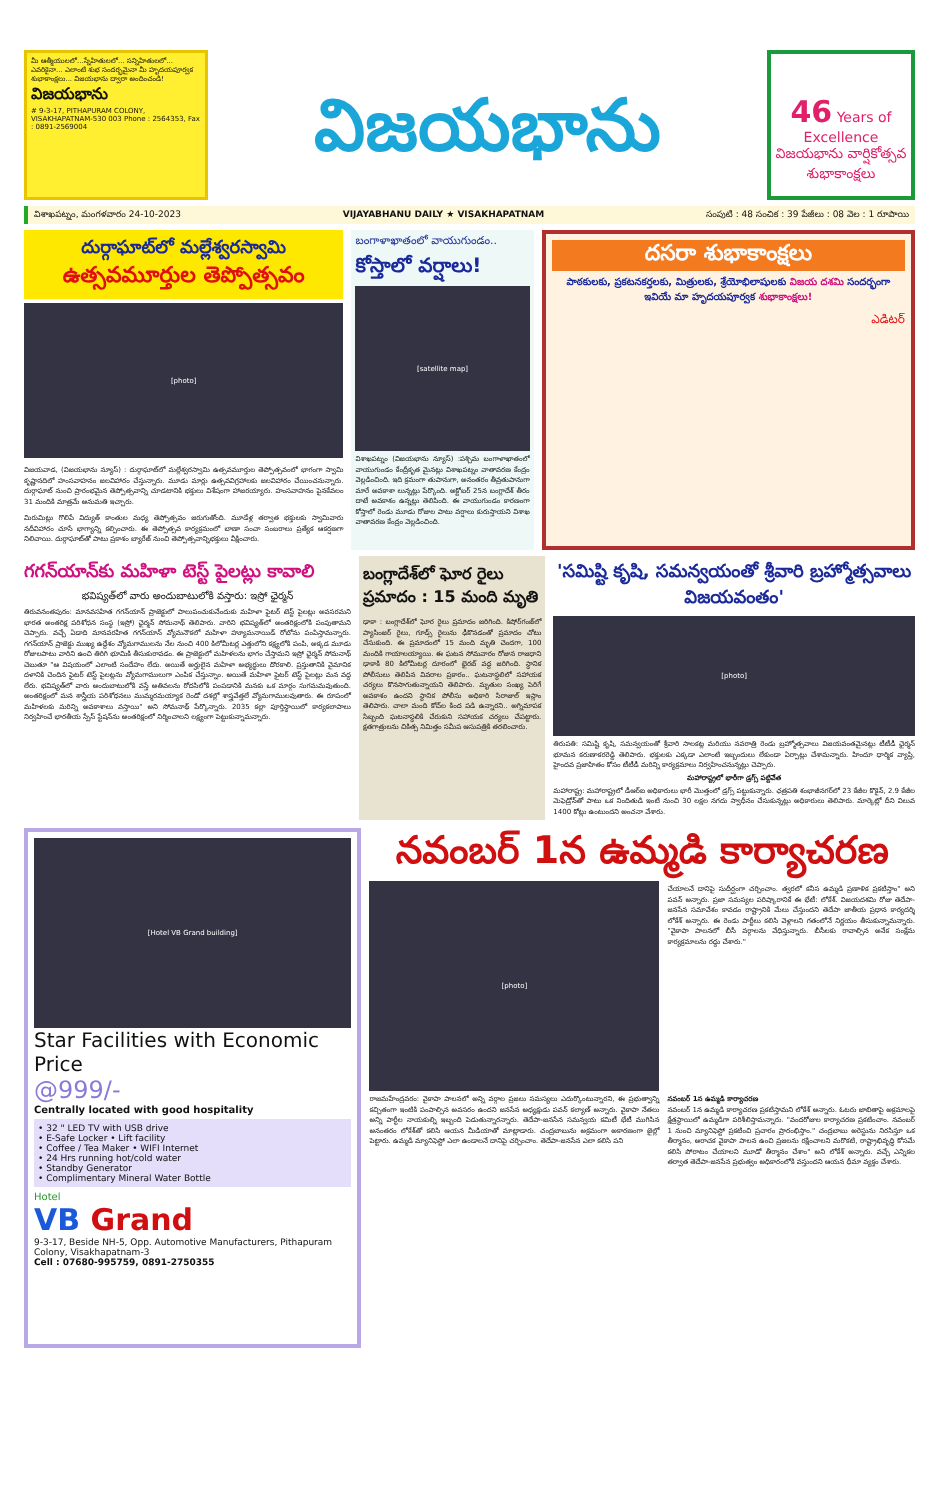మీ ఆత్మీయులలో...స్నేహితులలో... సన్నిహితులలో... ఎవరికైనా... ఎలాంటి శుభ సందర్భమైనా మీ హృదయపూర్వక శుభాకాంక్షలు... విజయభాను ద్వారా అందించండి!
విజయభాను
# 9-3-17, PITHAPURAM COLONY, VISAKHAPATNAM-530 003 Phone : 2564353, Fax : 0891-2569004
విజయభాను
46 Years of Excellence
విజయభాను వార్షికోత్సవ శుభాకాంక్షలు
విశాఖపట్నం, మంగళవారం 24-10-2023 VIJAYABHANU DAILY ★ VISAKHAPATNAM సంపుటి : 48 సంచిక : 39 పేజీలు : 08 వెల : 1 రూపాయి
దుర్గాఘాట్‌లో మల్లేశ్వరస్వామి
ఉత్సవమూర్తుల తెప్పోత్సవం
[photo]
విజయవాడ, (విజయభాను న్యూస్) : దుర్గాఘాట్‌లో మల్లేశ్వరస్వామి ఉత్సవమూర్తుల తెప్పోత్సవంలో భాగంగా స్వామి కృష్ణానదిలో హంసవాహనం జలవిహారం చేస్తున్నారు. మూడు మార్లు ఉత్సవవిగ్రహాలకు జలవిహారం చేయించనున్నారు. దుర్గాఘాట్ నుంచి ప్రారంభమైన తెప్పోత్సవాన్ని చూడటానికి భక్తులు విశేషంగా హాజరయ్యారు. హంసవాహనం పైనకేవలం 31 మందికి మాత్రమే అనుమతి ఇచ్చారు.
మిరుమిట్లు గొలిపే విద్యుత్ కాంతుల మధ్య తెప్పోత్సవం జరుగుతోంది. మూడేళ్ల తర్వాత భక్తులకు స్వామివారు నదీవిహారం చూసే భాగ్యాన్ని కల్పించారు. ఈ తెప్పోత్సవ కార్యక్రమంలో బాణా సంచా సంబరాలు ప్రత్యేక ఆకర్షణగా నిలిచాయి. దుర్గాఘాట్‌తో పాటు ప్రకాశం బ్యారేజ్ నుంచి తెప్పోత్సవాన్నిభక్తులు వీక్షించారు.
బంగాళాఖాతంలో వాయుగుండం..
కోస్తాలో వర్షాలు!
[satellite map]
విశాఖపట్నం (విజయభాను న్యూస్) :పశ్చిమ బంగాళాఖాతంలో వాయుగుండం కేంద్రీకృత మైనట్లు విశాఖపట్నం వాతావరణ కేంద్రం వెల్లడించింది. ఇది క్రమంగా తుపానుగా, అనంతరం తీవ్రతుపానుగా మారే అవకాశా లున్నట్లు పేర్కొంది. అక్టోబర్ 25న బంగ్లాదేశ్ తీరం దాటే అవకాశం ఉన్నట్లు తెలిపింది. ఈ వాయుగుండం కారణంగా కోస్తాలో రెండు మూడు రోజుల పాటు వర్షాలు కురుస్తాయని విశాఖ వాతావరణ కేంద్రం వెల్లడించింది.
దసరా శుభాకాంక్షలు
పాఠకులకు, ప్రకటనకర్తలకు, మిత్రులకు, శ్రేయోభిలాషులకు విజయ దశమి సందర్భంగా ఇవియే మా హృదయపూర్వక శుభాకాంక్షలు!
ఎడిటర్
గగన్‌యాన్‌కు మహిళా టెస్ట్ పైలట్లు కావాలి
భవిష్యత్‌లో వారు అందుబాటులోకి వస్తారు: ఇస్రో ఛైర్మన్
తిరువనంతపురం: మానవసహిత గగన్‌యాన్ ప్రాజెక్టులో పాలుపంచుకునేందుకు మహిళా ఫైటర్ టెస్ట్ పైలట్లు అవసరమని భారత అంతరిక్ష పరిశోధన సంస్థ (ఇస్రో) ఛైర్మన్ సోమనాథ్ తెలిపారు. వారిని భవిష్యత్‌లో అంతరిక్షంలోకి పంపుతామని చెప్పారు. వచ్చే ఏడాది మానవరహిత గగన్‌యాన్ వ్యోమనౌకలో మహిళా హ్యూమనాయిడ్ రోబోను పంపిస్తామన్నారు. గగన్‌యాన్ ప్రాజెక్టు ముఖ్య ఉద్దేశం వ్యోమగాములను నేల నుంచి 400 కిలోమీటర్ల ఎత్తులోని కక్ష్యలోకి పంపి, అక్కడ మూడు రోజులపాటు వారిని ఉంచి తిరిగి భూమికి తీసుకురావడం. ఈ ప్రాజెక్టులో మహిళలను భాగం చేస్తామని ఇస్రో ఛైర్మన్ సోమనాథ్ చెబుతూ "ఆ విషయంలో ఎలాంటి సందేహం లేదు. అయితే అర్హులైన మహిళా అభ్యర్థులు దొరకాలి. ప్రస్తుతానికి వైమానిక దళానికి చెందిన ఫైటర్ టెస్ట్ పైలట్లను వ్యోమగాములుగా ఎంపిక చేస్తున్నాం. అయితే మహిళా ఫైటర్ టెస్ట్ పైలట్లు మన వద్ద లేరు. భవిష్యత్‌లో వారు అందుబాటులోకి వస్తే అతివలను రోదసిలోకి పంపడానికి మనకు ఒక మార్గం సుగమమవుతుంది. అంతరిక్షంలో మన శాస్త్రీయ పరిశోధనలు ముమ్మరమయ్యాక రెండో దశల్లో శాస్త్రవేత్తలే వ్యోమగాములవుతారు. ఈ రూపంలో మహిళలకు మరిన్ని అవకాశాలు వస్తాయి" అని సోమనాథ్ పేర్కొన్నారు. 2035 కల్లా పూర్తిస్థాయిలో కార్యకలాపాలు నిర్వహించే భారతీయ స్పేస్ స్టేషన్‌ను అంతరిక్షంలో నిర్మించాలని లక్ష్యంగా పెట్టుకున్నామన్నారు.
బంగ్లాదేశ్‌లో ఘోర రైలు ప్రమాదం : 15 మంది మృతి
ఢాకా : బంగ్లాదేశ్‌లో ఘోర రైలు ప్రమాదం జరిగింది. కిషోర్‌గంజ్‌లో ప్యాసింజర్ రైలు, గూడ్స్ రైలును ఢీకొనడంతో ప్రమాదం చోటు చేసుకుంది. ఈ ప్రమాదంలో 15 మంది మృతి చెందగా, 100 మందికి గాయాలయ్యాయి. ఈ ఘటన సోమవారం రోజున రాజధాని ఢాకాకి 80 కిలోమీటర్ల దూరంలో భైరబ్ వద్ద జరిగింది. స్థానిక పోలీసులు తెలిపిన వివరాల ప్రకారం.. ఘటనాస్థలిలో సహాయక చర్యలు కొనసాగుతున్నాయని తెలిపారు. మృతుల సంఖ్య పెరిగే అవకాశం ఉందని స్థానిక పోలీసు అధికారి సిరాజుల్ ఇస్లాం తెలిపారు. చాలా మంది కోచ్‌ల కింద పడి ఉన్నారని.. అగ్నిమాపక సిబ్బంది ఘటనాస్థలికి చేరుకుని సహాయక చర్యలు చేపట్టారు. క్షతగాత్రులను చికిత్స నిమిత్తం సమీప ఆసుపత్రికి తరలించారు.
'సమిష్టి కృషి, సమన్వయంతో శ్రీవారి బ్రహ్మోత్సవాలు విజయవంతం'
[photo]
తిరుపతి: సమిష్టి కృషి, సమన్వయంతో శ్రీవారి సాలకట్ల మరియు నవరాత్రి రెండు బ్రహ్మోత్సవాలు విజయవంతమైనట్లు టీటీడీ ఛైర్మన్ భూమన కరుణాకరరెడ్డి తెలిపారు. భక్తులకు ఎక్కడా ఎలాంటి ఇబ్బందులు లేకుండా ఏర్పాట్లు చేశామన్నారు. హిందూ ధార్మిక వ్యాప్తి, హైందవ ప్రజాహితం కోసం టీటీడీ మరిన్ని కార్యక్రమాలు నిర్వహించనున్నట్లు చెప్పారు.
మహారాష్ట్రలో భారీగా డ్రగ్స్ పట్టివేత
మహారాష్ట్ర: మహారాష్ట్రలో డీఆర్ఐ అధికారులు భారీ మొత్తంలో డ్రగ్స్ పట్టుకున్నారు. ఛత్రపతి శంభాజీనగర్‌లో 23 కేజీల కొకైన్, 2.9 కేజీల మెఫెడ్రోన్‌తో పాటు ఒక నిందితుడి ఇంటి నుంచి 30 లక్షల నగదు స్వాధీనం చేసుకున్నట్లు అధికారులు తెలిపారు. మార్కెట్లో దీని విలువ 1400 కోట్లు ఉంటుందని అంచనా వేశారు.
[Hotel VB Grand building]
Star Facilities with Economic Price
@999/-
Centrally located with good hospitality
• 32 " LED TV with USB drive
• E-Safe Locker • Lift facility
• Coffee / Tea Maker • WIFI Internet
• 24 Hrs running hot/cold water
• Standby Generator
• Complimentary Mineral Water Bottle
Hotel
VB Grand
9-3-17, Beside NH-5, Opp. Automotive Manufacturers, Pithapuram Colony, Visakhapatnam-3
Cell : 07680-995759, 0891-2750355
నవంబర్ 1న ఉమ్మడి కార్యాచరణ
[photo]
చేయాలనే దానిపై సుదీర్ఘంగా చర్చించాం. త్వరలో కనీస ఉమ్మడి ప్రణాళిక ప్రకటిస్తాం" అని పవన్ అన్నారు. ప్రజా సమస్యల పరిష్కారానికే ఈ భేటీ: లోకేశ్. విజయదశమి రోజు తెదేపా-జనసేన సమావేశం కావడం రాష్ట్రానికి మేలు చేస్తుందని తెదేపా జాతీయ ప్రధాన కార్యదర్శి లోకేశ్ అన్నారు. ఈ రెండు పార్టీలు కలిసి వెళ్లాలని గతంలోనే నిర్ణయం తీసుకున్నామన్నారు. "వైకాపా పాలనలో బీసీ వర్గాలను వేధిస్తున్నారు. బీసీలకు రావాల్సిన అనేక సంక్షేమ కార్యక్రమాలను రద్దు చేశారు."
రాజమహేంద్రవరం: వైకాపా పాలనలో అన్ని వర్గాల ప్రజలు సమస్యలు ఎదుర్కొంటున్నారని, ఈ ప్రభుత్వాన్ని కచ్చితంగా ఇంటికి పంపాల్సిన అవసరం ఉందని జనసేన అధ్యక్షుడు పవన్ కల్యాణ్ అన్నారు. వైకాపా నేతలు అన్ని పార్టీల నాయకుల్ని ఇబ్బంది పెడుతున్నారన్నారు. తెదేపా-జనసేన సమన్వయ కమిటీ భేటీ ముగిసిన అనంతరం లోకేశ్‌తో కలిసి ఆయన మీడియాతో మాట్లాడారు. చంద్రబాబును అక్రమంగా అకారణంగా జైల్లో పెట్టారు. ఉమ్మడి మ్యానిఫెస్టో ఎలా ఉండాలనే దానిపై చర్చించాం. తెదేపా-జనసేన ఎలా కలిసి పని
నవంబర్ 1న ఉమ్మడి కార్యాచరణ
నవంబర్ 1న ఉమ్మడి కార్యాచరణ ప్రకటిస్తామని లోకేశ్ అన్నారు. ఓటరు జాబితాపై అక్రమాలపై క్షేత్రస్థాయిలో ఉమ్మడిగా పరిశీలిస్తామన్నారు. "వందరోజుల కార్యాచరణ ప్రకటించాం. నవంబర్ 1 నుంచి మ్యానిఫెస్టో ప్రకటించి ప్రచారం ప్రారంభిస్తాం." చంద్రబాబు అరెస్టును నిరసిస్తూ ఒక తీర్మానం, అరాచక వైకాపా పాలన ఉంచి ప్రజలను రక్షించాలని మరొకటి, రాష్ట్రాభివృద్ధి కోసమే కలిసి పోరాటం చేయాలని మూడో తీర్మానం చేశాం" అని లోకేశ్ అన్నారు. వచ్చే ఎన్నికల తర్వాత తెదేపా-జనసేన ప్రభుత్వం అధికారంలోకి వస్తుందని ఆయన ధీమా వ్యక్తం చేశారు.